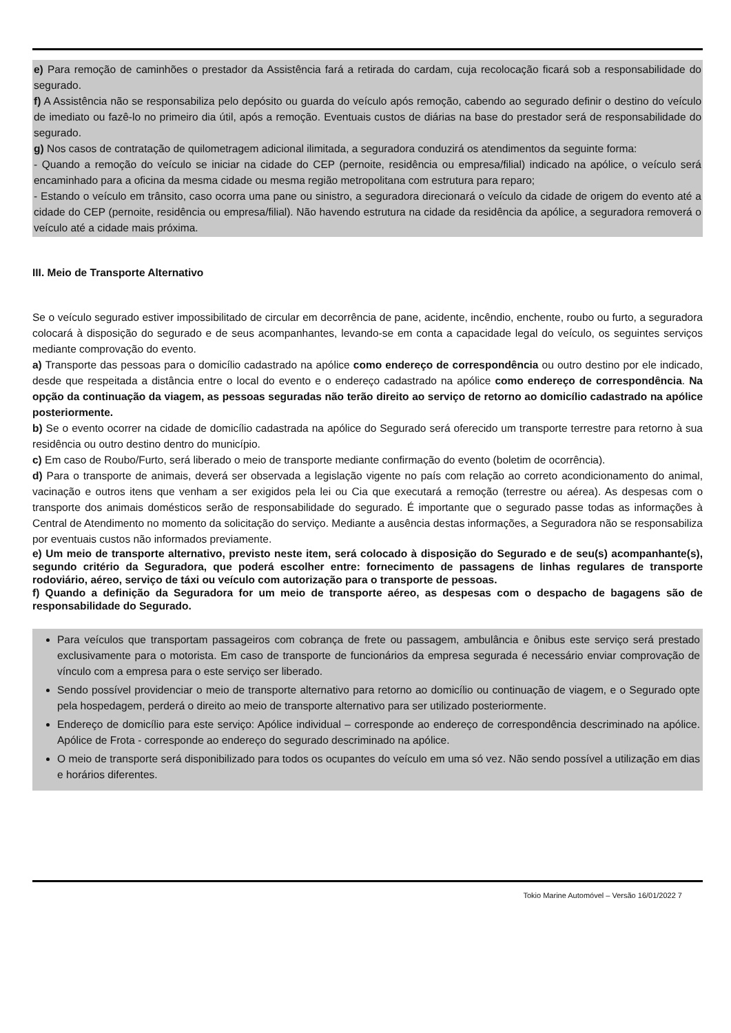e) Para remoção de caminhões o prestador da Assistência fará a retirada do cardam, cuja recolocação ficará sob a responsabilidade do segurado.
f) A Assistência não se responsabiliza pelo depósito ou guarda do veículo após remoção, cabendo ao segurado definir o destino do veículo de imediato ou fazê-lo no primeiro dia útil, após a remoção. Eventuais custos de diárias na base do prestador será de responsabilidade do segurado.
g) Nos casos de contratação de quilometragem adicional ilimitada, a seguradora conduzirá os atendimentos da seguinte forma:
- Quando a remoção do veículo se iniciar na cidade do CEP (pernoite, residência ou empresa/filial) indicado na apólice, o veículo será encaminhado para a oficina da mesma cidade ou mesma região metropolitana com estrutura para reparo;
- Estando o veículo em trânsito, caso ocorra uma pane ou sinistro, a seguradora direcionará o veículo da cidade de origem do evento até a cidade do CEP (pernoite, residência ou empresa/filial). Não havendo estrutura na cidade da residência da apólice, a seguradora removerá o veículo até a cidade mais próxima.
III. Meio de Transporte Alternativo
Se o veículo segurado estiver impossibilitado de circular em decorrência de pane, acidente, incêndio, enchente, roubo ou furto, a seguradora colocará à disposição do segurado e de seus acompanhantes, levando-se em conta a capacidade legal do veículo, os seguintes serviços mediante comprovação do evento.
a) Transporte das pessoas para o domicílio cadastrado na apólice como endereço de correspondência ou outro destino por ele indicado, desde que respeitada a distância entre o local do evento e o endereço cadastrado na apólice como endereço de correspondência. Na opção da continuação da viagem, as pessoas seguradas não terão direito ao serviço de retorno ao domicílio cadastrado na apólice posteriormente.
b) Se o evento ocorrer na cidade de domicílio cadastrada na apólice do Segurado será oferecido um transporte terrestre para retorno à sua residência ou outro destino dentro do município.
c) Em caso de Roubo/Furto, será liberado o meio de transporte mediante confirmação do evento (boletim de ocorrência).
d) Para o transporte de animais, deverá ser observada a legislação vigente no país com relação ao correto acondicionamento do animal, vacinação e outros itens que venham a ser exigidos pela lei ou Cia que executará a remoção (terrestre ou aérea). As despesas com o transporte dos animais domésticos serão de responsabilidade do segurado. É importante que o segurado passe todas as informações à Central de Atendimento no momento da solicitação do serviço. Mediante a ausência destas informações, a Seguradora não se responsabiliza por eventuais custos não informados previamente.
e) Um meio de transporte alternativo, previsto neste item, será colocado à disposição do Segurado e de seu(s) acompanhante(s), segundo critério da Seguradora, que poderá escolher entre: fornecimento de passagens de linhas regulares de transporte rodoviário, aéreo, serviço de táxi ou veículo com autorização para o transporte de pessoas.
f) Quando a definição da Seguradora for um meio de transporte aéreo, as despesas com o despacho de bagagens são de responsabilidade do Segurado.
Para veículos que transportam passageiros com cobrança de frete ou passagem, ambulância e ônibus este serviço será prestado exclusivamente para o motorista. Em caso de transporte de funcionários da empresa segurada é necessário enviar comprovação de vínculo com a empresa para o este serviço ser liberado.
Sendo possível providenciar o meio de transporte alternativo para retorno ao domicílio ou continuação de viagem, e o Segurado opte pela hospedagem, perderá o direito ao meio de transporte alternativo para ser utilizado posteriormente.
Endereço de domicílio para este serviço: Apólice individual – corresponde ao endereço de correspondência descriminado na apólice. Apólice de Frota - corresponde ao endereço do segurado descriminado na apólice.
O meio de transporte será disponibilizado para todos os ocupantes do veículo em uma só vez. Não sendo possível a utilização em dias e horários diferentes.
Tokio Marine Automóvel – Versão 16/01/2022 7